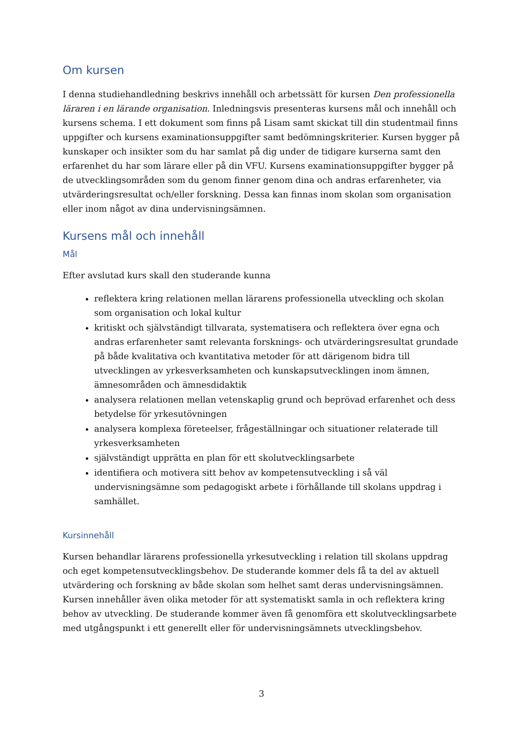Om kursen
I denna studiehandledning beskrivs innehåll och arbetssätt för kursen Den professionella läraren i en lärande organisation. Inledningsvis presenteras kursens mål och innehåll och kursens schema. I ett dokument som finns på Lisam samt skickat till din studentmail finns uppgifter och kursens examinationsuppgifter samt bedömningskriterier. Kursen bygger på kunskaper och insikter som du har samlat på dig under de tidigare kurserna samt den erfarenhet du har som lärare eller på din VFU. Kursens examinationsuppgifter bygger på de utvecklingsområden som du genom finner genom dina och andras erfarenheter, via utvärderingsresultat och/eller forskning. Dessa kan finnas inom skolan som organisation eller inom något av dina undervisningsämnen.
Kursens mål och innehåll
Mål
Efter avslutad kurs skall den studerande kunna
reflektera kring relationen mellan lärarens professionella utveckling och skolan som organisation och lokal kultur
kritiskt och självständigt tillvarata, systematisera och reflektera över egna och andras erfarenheter samt relevanta forsknings- och utvärderingsresultat grundade på både kvalitativa och kvantitativa metoder för att därigenom bidra till utvecklingen av yrkesverksamheten och kunskapsutvecklingen inom ämnen, ämnesområden och ämnesdidaktik
analysera relationen mellan vetenskaplig grund och beprövad erfarenhet och dess betydelse för yrkesutövningen
analysera komplexa företeelser, frågeställningar och situationer relaterade till yrkesverksamheten
självständigt upprätta en plan för ett skolutvecklingsarbete
identifiera och motivera sitt behov av kompetensutveckling i så väl undervisningsämne som pedagogiskt arbete i förhållande till skolans uppdrag i samhället.
Kursinnehåll
Kursen behandlar lärarens professionella yrkesutveckling i relation till skolans uppdrag och eget kompetensutvecklingsbehov. De studerande kommer dels få ta del av aktuell utvärdering och forskning av både skolan som helhet samt deras undervisningsämnen. Kursen innehåller även olika metoder för att systematiskt samla in och reflektera kring behov av utveckling. De studerande kommer även få genomföra ett skolutvecklingsarbete med utgångspunkt i ett generellt eller för undervisningsämnets utvecklingsbehov.
3